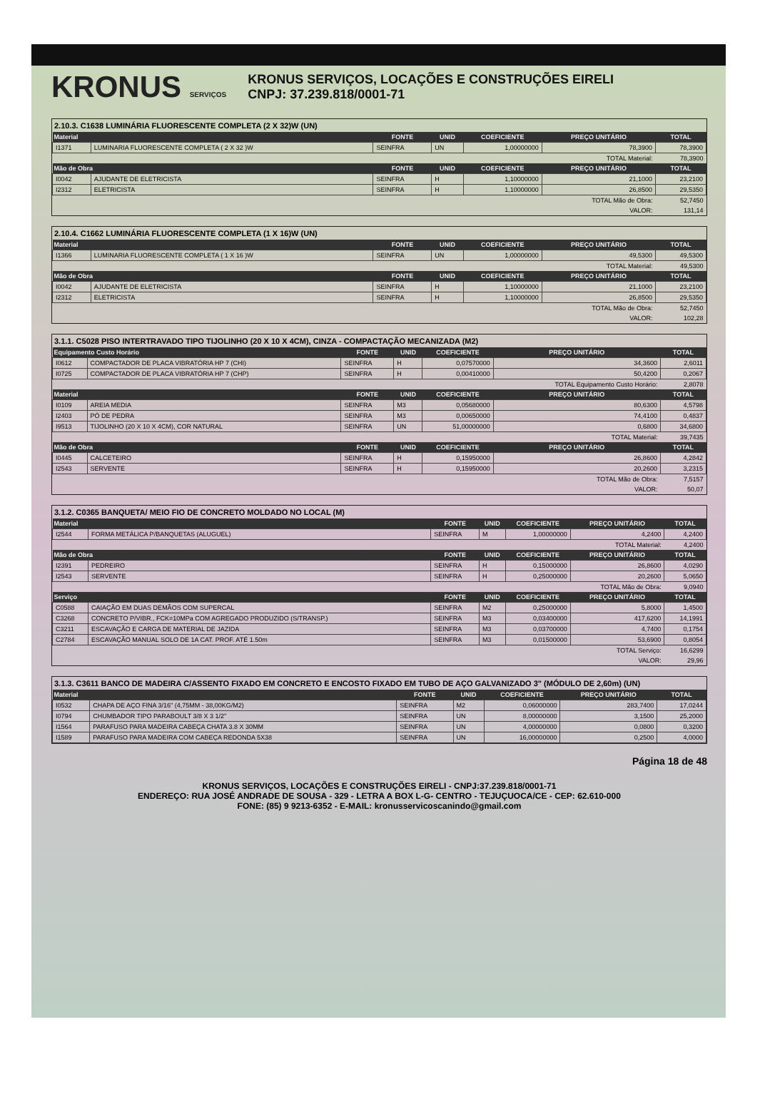KRONUS SERVIÇOS
KRONUS SERVIÇOS, LOCAÇÕES E CONSTRUÇÕES EIRELI
CNPJ: 37.239.818/0001-71
2.10.3. C1638 LUMINÁRIA FLUORESCENTE COMPLETA (2 X 32)W (UN)
| Material | | FONTE | UNID | COEFICIENTE | PREÇO UNITÁRIO | TOTAL |
| --- | --- | --- | --- | --- | --- | --- |
| I1371 | LUMINARIA FLUORESCENTE COMPLETA ( 2 X 32 )W | SEINFRA | UN | 1,00000000 | 78,3900 | 78,3900 |
| | | | | | TOTAL Material: | 78,3900 |
| Mão de Obra | | FONTE | UNID | COEFICIENTE | PREÇO UNITÁRIO | TOTAL |
| I0042 | AJUDANTE DE ELETRICISTA | SEINFRA | H | 1,10000000 | 21,1000 | 23,2100 |
| I2312 | ELETRICISTA | SEINFRA | H | 1,10000000 | 26,8500 | 29,5350 |
| | | | | | TOTAL Mão de Obra: | 52,7450 |
| | | | | | VALOR: | 131,14 |
2.10.4. C1662 LUMINÁRIA FLUORESCENTE COMPLETA (1 X 16)W (UN)
| Material | | FONTE | UNID | COEFICIENTE | PREÇO UNITÁRIO | TOTAL |
| --- | --- | --- | --- | --- | --- | --- |
| I1366 | LUMINARIA FLUORESCENTE COMPLETA ( 1 X 16 )W | SEINFRA | UN | 1,00000000 | 49,5300 | 49,5300 |
| | | | | | TOTAL Material: | 49,5300 |
| Mão de Obra | | FONTE | UNID | COEFICIENTE | PREÇO UNITÁRIO | TOTAL |
| I0042 | AJUDANTE DE ELETRICISTA | SEINFRA | H | 1,10000000 | 21,1000 | 23,2100 |
| I2312 | ELETRICISTA | SEINFRA | H | 1,10000000 | 26,8500 | 29,5350 |
| | | | | | TOTAL Mão de Obra: | 52,7450 |
| | | | | | VALOR: | 102,28 |
3.1.1. C5028 PISO INTERTRAVADO TIPO TIJOLINHO (20 X 10 X 4CM), CINZA - COMPACTAÇÃO MECANIZADA (M2)
| Equipamento Custo Horário | | FONTE | UNID | COEFICIENTE | PREÇO UNITÁRIO | TOTAL |
| --- | --- | --- | --- | --- | --- | --- |
| I0612 | COMPACTADOR DE PLACA VIBRATÓRIA HP 7 (CHI) | SEINFRA | H | 0,07570000 | 34,3600 | 2,6011 |
| I0725 | COMPACTADOR DE PLACA VIBRATÓRIA HP 7 (CHP) | SEINFRA | H | 0,00410000 | 50,4200 | 0,2067 |
| | | | | | TOTAL Equipamento Custo Horário: | 2,8078 |
| Material | | FONTE | UNID | COEFICIENTE | PREÇO UNITÁRIO | TOTAL |
| I0109 | AREIA MEDIA | SEINFRA | M3 | 0,05680000 | 80,6300 | 4,5798 |
| I2403 | PÓ DE PEDRA | SEINFRA | M3 | 0,00650000 | 74,4100 | 0,4837 |
| I9513 | TIJOLINHO (20 X 10 X 4CM), COR NATURAL | SEINFRA | UN | 51,00000000 | 0,6800 | 34,6800 |
| | | | | | TOTAL Material: | 39,7435 |
| Mão de Obra | | FONTE | UNID | COEFICIENTE | PREÇO UNITÁRIO | TOTAL |
| I0445 | CALCETEIRO | SEINFRA | H | 0,15950000 | 26,8600 | 4,2842 |
| I2543 | SERVENTE | SEINFRA | H | 0,15950000 | 20,2600 | 3,2315 |
| | | | | | TOTAL Mão de Obra: | 7,5157 |
| | | | | | VALOR: | 50,07 |
3.1.2. C0365 BANQUETA/ MEIO FIO DE CONCRETO MOLDADO NO LOCAL (M)
| Material | | FONTE | UNID | COEFICIENTE | PREÇO UNITÁRIO | TOTAL |
| --- | --- | --- | --- | --- | --- | --- |
| I2544 | FORMA METÁLICA P/BANQUETAS (ALUGUEL) | SEINFRA | M | 1,00000000 | 4,2400 | 4,2400 |
| | | | | | TOTAL Material: | 4,2400 |
| Mão de Obra | | FONTE | UNID | COEFICIENTE | PREÇO UNITÁRIO | TOTAL |
| I2391 | PEDREIRO | SEINFRA | H | 0,15000000 | 26,8600 | 4,0290 |
| I2543 | SERVENTE | SEINFRA | H | 0,25000000 | 20,2600 | 5,0650 |
| | | | | | TOTAL Mão de Obra: | 9,0940 |
| Serviço | | FONTE | UNID | COEFICIENTE | PREÇO UNITÁRIO | TOTAL |
| C0588 | CAIAÇÃO EM DUAS DEMÃOS COM SUPERCAL | SEINFRA | M2 | 0,25000000 | 5,8000 | 1,4500 |
| C3268 | CONCRETO P/VIBR., FCK=10MPa COM AGREGADO PRODUZIDO (S/TRANSP.) | SEINFRA | M3 | 0,03400000 | 417,6200 | 14,1991 |
| C3211 | ESCAVAÇÃO E CARGA DE MATERIAL DE JAZIDA | SEINFRA | M3 | 0,03700000 | 4,7400 | 0,1754 |
| C2784 | ESCAVAÇÃO MANUAL SOLO DE 1A CAT. PROF. ATÉ 1.50m | SEINFRA | M3 | 0,01500000 | 53,6900 | 0,8054 |
| | | | | | TOTAL Serviço: | 16,6299 |
| | | | | | VALOR: | 29,96 |
3.1.3. C3611 BANCO DE MADEIRA C/ASSENTO FIXADO EM CONCRETO E ENCOSTO FIXADO EM TUBO DE AÇO GALVANIZADO 3" (MÓDULO DE 2,60m) (UN)
| Material | | FONTE | UNID | COEFICIENTE | PREÇO UNITÁRIO | TOTAL |
| --- | --- | --- | --- | --- | --- | --- |
| I0532 | CHAPA DE AÇO FINA 3/16" (4,75MM - 38,00KG/M2) | SEINFRA | M2 | 0,06000000 | 283,7400 | 17,0244 |
| I0794 | CHUMBADOR TIPO PARABOULT 3/8 X 3 1/2" | SEINFRA | UN | 8,00000000 | 3,1500 | 25,2000 |
| I1564 | PARAFUSO PARA MADEIRA CABEÇA CHATA 3.8 X 30MM | SEINFRA | UN | 4,00000000 | 0,0800 | 0,3200 |
| I1589 | PARAFUSO PARA MADEIRA COM CABEÇA REDONDA 5X38 | SEINFRA | UN | 16,00000000 | 0,2500 | 4,0000 |
Página 18 de 48
KRONUS SERVIÇOS, LOCAÇÕES E CONSTRUÇÕES EIRELI - CNPJ:37.239.818/0001-71
ENDEREÇO: RUA JOSÉ ANDRADE DE SOUSA - 329 - LETRA A BOX L-G- CENTRO - TEJUÇUOCA/CE - CEP: 62.610-000
FONE: (85) 9 9213-6352 - E-MAIL: kronusservicoscanindo@gmail.com